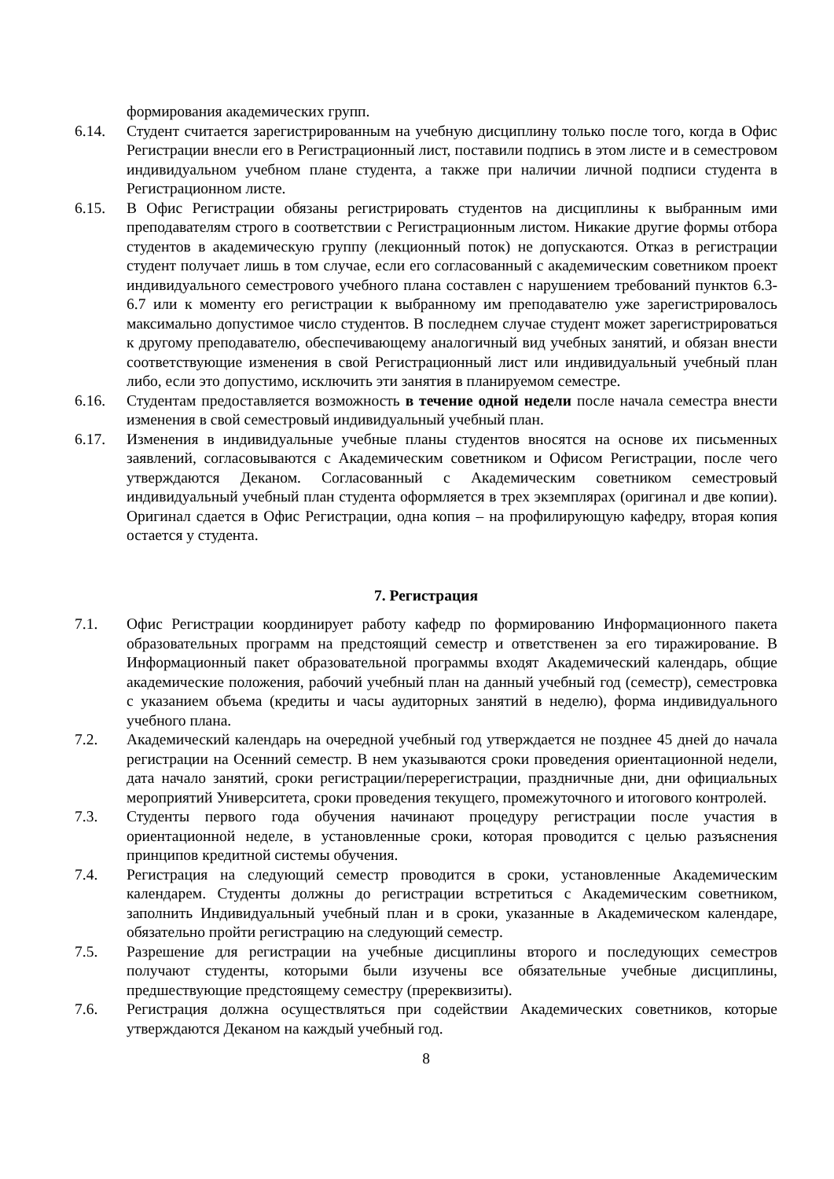формирования академических групп.
6.14. Студент считается зарегистрированным на учебную дисциплину только после того, когда в Офис Регистрации внесли его в Регистрационный лист, поставили подпись в этом листе и в семестровом индивидуальном учебном плане студента, а также при наличии личной подписи студента в Регистрационном листе.
6.15. В Офис Регистрации обязаны регистрировать студентов на дисциплины к выбранным ими преподавателям строго в соответствии с Регистрационным листом. Никакие другие формы отбора студентов в академическую группу (лекционный поток) не допускаются. Отказ в регистрации студент получает лишь в том случае, если его согласованный с академическим советником проект индивидуального семестрового учебного плана составлен с нарушением требований пунктов 6.3-6.7 или к моменту его регистрации к выбранному им преподавателю уже зарегистрировалось максимально допустимое число студентов. В последнем случае студент может зарегистрироваться к другому преподавателю, обеспечивающему аналогичный вид учебных занятий, и обязан внести соответствующие изменения в свой Регистрационный лист или индивидуальный учебный план либо, если это допустимо, исключить эти занятия в планируемом семестре.
6.16. Студентам предоставляется возможность в течение одной недели после начала семестра внести изменения в свой семестровый индивидуальный учебный план.
6.17. Изменения в индивидуальные учебные планы студентов вносятся на основе их письменных заявлений, согласовываются с Академическим советником и Офисом Регистрации, после чего утверждаются Деканом. Согласованный с Академическим советником семестровый индивидуальный учебный план студента оформляется в трех экземплярах (оригинал и две копии). Оригинал сдается в Офис Регистрации, одна копия – на профилирующую кафедру, вторая копия остается у студента.
7. Регистрация
7.1. Офис Регистрации координирует работу кафедр по формированию Информационного пакета образовательных программ на предстоящий семестр и ответственен за его тиражирование. В Информационный пакет образовательной программы входят Академический календарь, общие академические положения, рабочий учебный план на данный учебный год (семестр), семестровка с указанием объема (кредиты и часы аудиторных занятий в неделю), форма индивидуального учебного плана.
7.2. Академический календарь на очередной учебный год утверждается не позднее 45 дней до начала регистрации на Осенний семестр. В нем указываются сроки проведения ориентационной недели, дата начало занятий, сроки регистрации/перерегистрации, праздничные дни, дни официальных мероприятий Университета, сроки проведения текущего, промежуточного и итогового контролей.
7.3. Студенты первого года обучения начинают процедуру регистрации после участия в ориентационной неделе, в установленные сроки, которая проводится с целью разъяснения принципов кредитной системы обучения.
7.4. Регистрация на следующий семестр проводится в сроки, установленные Академическим календарем. Студенты должны до регистрации встретиться с Академическим советником, заполнить Индивидуальный учебный план и в сроки, указанные в Академическом календаре, обязательно пройти регистрацию на следующий семестр.
7.5. Разрешение для регистрации на учебные дисциплины второго и последующих семестров получают студенты, которыми были изучены все обязательные учебные дисциплины, предшествующие предстоящему семестру (пререквизиты).
7.6. Регистрация должна осуществляться при содействии Академических советников, которые утверждаются Деканом на каждый учебный год.
8